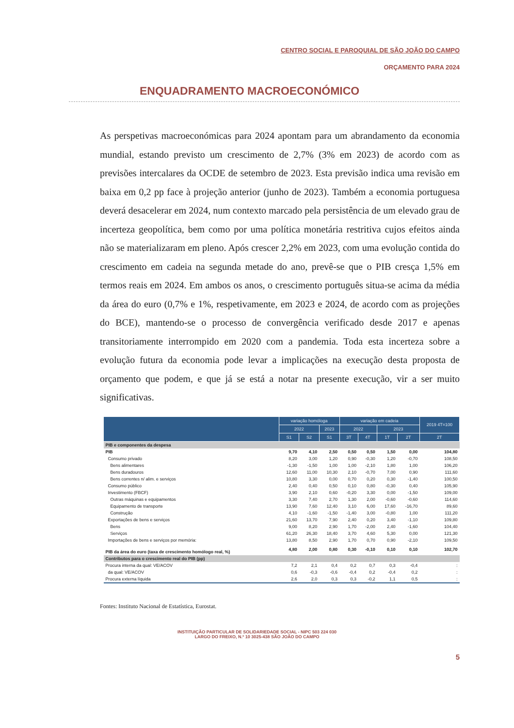CENTRO SOCIAL E PAROQUIAL DE SÃO JOÃO DO CAMPO
ORÇAMENTO PARA 2024
ENQUADRAMENTO MACROECONÓMICO
As perspetivas macroeconómicas para 2024 apontam para um abrandamento da economia mundial, estando previsto um crescimento de 2,7% (3% em 2023) de acordo com as previsões intercalares da OCDE de setembro de 2023. Esta previsão indica uma revisão em baixa em 0,2 pp face à projeção anterior (junho de 2023). Também a economia portuguesa deverá desacelerar em 2024, num contexto marcado pela persistência de um elevado grau de incerteza geopolítica, bem como por uma política monetária restritiva cujos efeitos ainda não se materializaram em pleno. Após crescer 2,2% em 2023, com uma evolução contida do crescimento em cadeia na segunda metade do ano, prevê-se que o PIB cresça 1,5% em termos reais em 2024. Em ambos os anos, o crescimento português situa-se acima da média da área do euro (0,7% e 1%, respetivamente, em 2023 e 2024, de acordo com as projeções do BCE), mantendo-se o processo de convergência verificado desde 2017 e apenas transitoriamente interrompido em 2020 com a pandemia. Toda esta incerteza sobre a evolução futura da economia pode levar a implicações na execução desta proposta de orçamento que podem, e que já se está a notar na presente execução, vir a ser muito significativas.
| | variação homóloga | | | variação em cadeia | | | | 2019 4T=100 |
| --- | --- | --- | --- | --- | --- | --- | --- | --- |
| | 2022 | | 2023 | 2022 | | 2023 | | |
| | S1 | S2 | S1 | 3T | 4T | 1T | 2T | 2T |
| PIB e componentes da despesa | | | | | | | | |
| PIB | 9,70 | 4,10 | 2,50 | 0,50 | 0,50 | 1,50 | 0,00 | 104,80 |
| Consumo privado | 8,20 | 3,00 | 1,20 | 0,90 | -0,30 | 1,20 | -0,70 | 108,50 |
| Bens alimentares | -1,30 | -1,50 | 1,00 | 1,00 | -2,10 | 1,80 | 1,00 | 106,20 |
| Bens duradouros | 12,60 | 11,00 | 10,30 | 2,10 | -0,70 | 7,00 | 0,90 | 111,60 |
| Bens correntes n/ alim. e serviços | 10,80 | 3,30 | 0,00 | 0,70 | 0,20 | 0,30 | -1,40 | 100,50 |
| Consumo público | 2,40 | 0,40 | 0,50 | 0,10 | 0,80 | -0,30 | 0,40 | 105,90 |
| Investimento (FBCF) | 3,90 | 2,10 | 0,60 | -0,20 | 3,30 | 0,00 | -1,50 | 109,00 |
| Outras máquinas e equipamentos | 3,30 | 7,40 | 2,70 | 1,30 | 2,00 | -0,60 | -0,60 | 114,60 |
| Equipamento de transporte | 13,90 | 7,60 | 12,40 | 3,10 | 6,00 | 17,60 | -16,70 | 89,60 |
| Construção | 4,10 | -1,60 | -1,50 | -1,40 | 3,00 | -0,80 | 1,00 | 111,20 |
| Exportações de bens e serviços | 21,60 | 13,70 | 7,90 | 2,40 | 0,20 | 3,40 | -1,10 | 109,80 |
| Bens | 9,00 | 8,20 | 2,90 | 1,70 | -2,00 | 2,40 | -1,60 | 104,40 |
| Serviços | 61,20 | 26,30 | 18,40 | 3,70 | 4,60 | 5,30 | 0,00 | 121,30 |
| Importações de bens e serviços por memória: | 13,80 | 8,50 | 2,90 | 1,70 | 0,70 | 0,90 | -2,10 | 109,50 |
| PIB da área do euro (taxa de crescimento homólogo real, %) | 4,80 | 2,00 | 0,80 | 0,30 | -0,10 | 0,10 | 0,10 | 102,70 |
| Contributos para o crescimento real do PIB (pp) | | | | | | | | |
| Procura interna da qual: VE/ACOV | 7,2 | 2,1 | 0,4 | 0,2 | 0,7 | 0,3 | -0,4 | : |
| da qual: VE/ACOV | 0,6 | -0,3 | -0,6 | -0,4 | 0,2 | -0,4 | 0,2 | : |
| Procura externa líquida | 2,6 | 2,0 | 0,3 | 0,3 | -0,2 | 1,1 | 0,5 | : |
Fontes: Instituto Nacional de Estatística, Eurostat.
5
INSTITUIÇÃO PARTICULAR DE SOLIDARIEDADE SOCIAL - NIPC 503 224 030
LARGO DO FREIXO, N.º 10 3025-438 SÃO JOÃO DO CAMPO